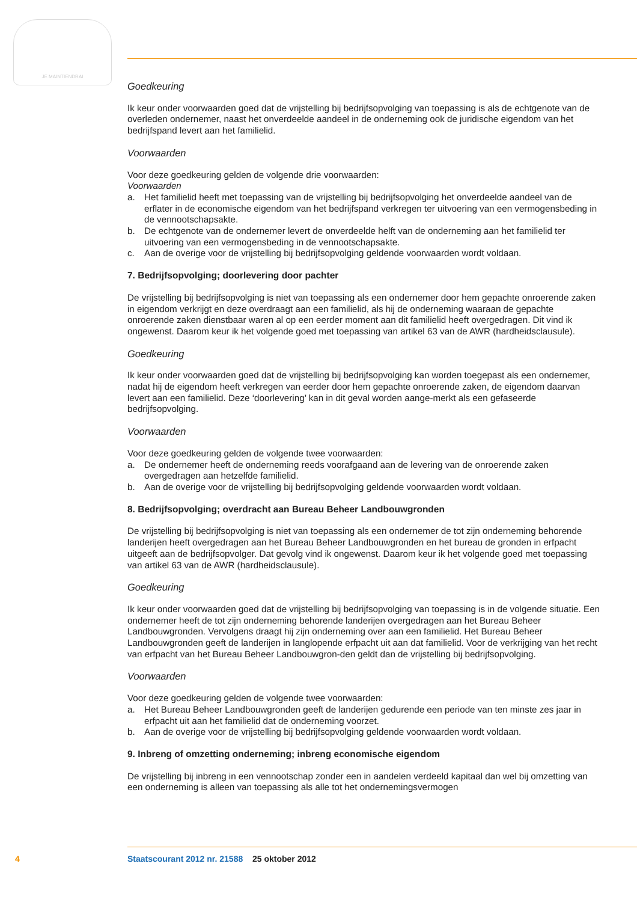JE MAINTIENDRAI
Goedkeuring
Ik keur onder voorwaarden goed dat de vrijstelling bij bedrijfsopvolging van toepassing is als de echtgenote van de overleden ondernemer, naast het onverdeelde aandeel in de onderneming ook de juridische eigendom van het bedrijfspand levert aan het familielid.
Voorwaarden
Voor deze goedkeuring gelden de volgende drie voorwaarden:
Voorwaarden
a. Het familielid heeft met toepassing van de vrijstelling bij bedrijfsopvolging het onverdeelde aandeel van de erflater in de economische eigendom van het bedrijfspand verkregen ter uitvoering van een vermogensbeding in de vennootschapsakte.
b. De echtgenote van de ondernemer levert de onverdeelde helft van de onderneming aan het familielid ter uitvoering van een vermogensbeding in de vennootschapsakte.
c. Aan de overige voor de vrijstelling bij bedrijfsopvolging geldende voorwaarden wordt voldaan.
7. Bedrijfsopvolging; doorlevering door pachter
De vrijstelling bij bedrijfsopvolging is niet van toepassing als een ondernemer door hem gepachte onroerende zaken in eigendom verkrijgt en deze overdraagt aan een familielid, als hij de onderneming waaraan de gepachte onroerende zaken dienstbaar waren al op een eerder moment aan dit familielid heeft overgedragen. Dit vind ik ongewenst. Daarom keur ik het volgende goed met toepassing van artikel 63 van de AWR (hardheidsclausule).
Goedkeuring
Ik keur onder voorwaarden goed dat de vrijstelling bij bedrijfsopvolging kan worden toegepast als een ondernemer, nadat hij de eigendom heeft verkregen van eerder door hem gepachte onroerende zaken, de eigendom daarvan levert aan een familielid. Deze ‘doorlevering’ kan in dit geval worden aange-merkt als een gefaseerde bedrijfsopvolging.
Voorwaarden
Voor deze goedkeuring gelden de volgende twee voorwaarden:
a. De ondernemer heeft de onderneming reeds voorafgaand aan de levering van de onroerende zaken overgedragen aan hetzelfde familielid.
b. Aan de overige voor de vrijstelling bij bedrijfsopvolging geldende voorwaarden wordt voldaan.
8. Bedrijfsopvolging; overdracht aan Bureau Beheer Landbouwgronden
De vrijstelling bij bedrijfsopvolging is niet van toepassing als een ondernemer de tot zijn onderneming behorende landerijen heeft overgedragen aan het Bureau Beheer Landbouwgronden en het bureau de gronden in erfpacht uitgeeft aan de bedrijfsopvolger. Dat gevolg vind ik ongewenst. Daarom keur ik het volgende goed met toepassing van artikel 63 van de AWR (hardheidsclausule).
Goedkeuring
Ik keur onder voorwaarden goed dat de vrijstelling bij bedrijfsopvolging van toepassing is in de volgende situatie. Een ondernemer heeft de tot zijn onderneming behorende landerijen overgedragen aan het Bureau Beheer Landbouwgronden. Vervolgens draagt hij zijn onderneming over aan een familielid. Het Bureau Beheer Landbouwgronden geeft de landerijen in langlopende erfpacht uit aan dat familielid. Voor de verkrijging van het recht van erfpacht van het Bureau Beheer Landbouwgron-den geldt dan de vrijstelling bij bedrijfsopvolging.
Voorwaarden
Voor deze goedkeuring gelden de volgende twee voorwaarden:
a. Het Bureau Beheer Landbouwgronden geeft de landerijen gedurende een periode van ten minste zes jaar in erfpacht uit aan het familielid dat de onderneming voorzet.
b. Aan de overige voor de vrijstelling bij bedrijfsopvolging geldende voorwaarden wordt voldaan.
9. Inbreng of omzetting onderneming; inbreng economische eigendom
De vrijstelling bij inbreng in een vennootschap zonder een in aandelen verdeeld kapitaal dan wel bij omzetting van een onderneming is alleen van toepassing als alle tot het ondernemingsvermogen
4 Staatscourant 2012 nr. 21588 25 oktober 2012